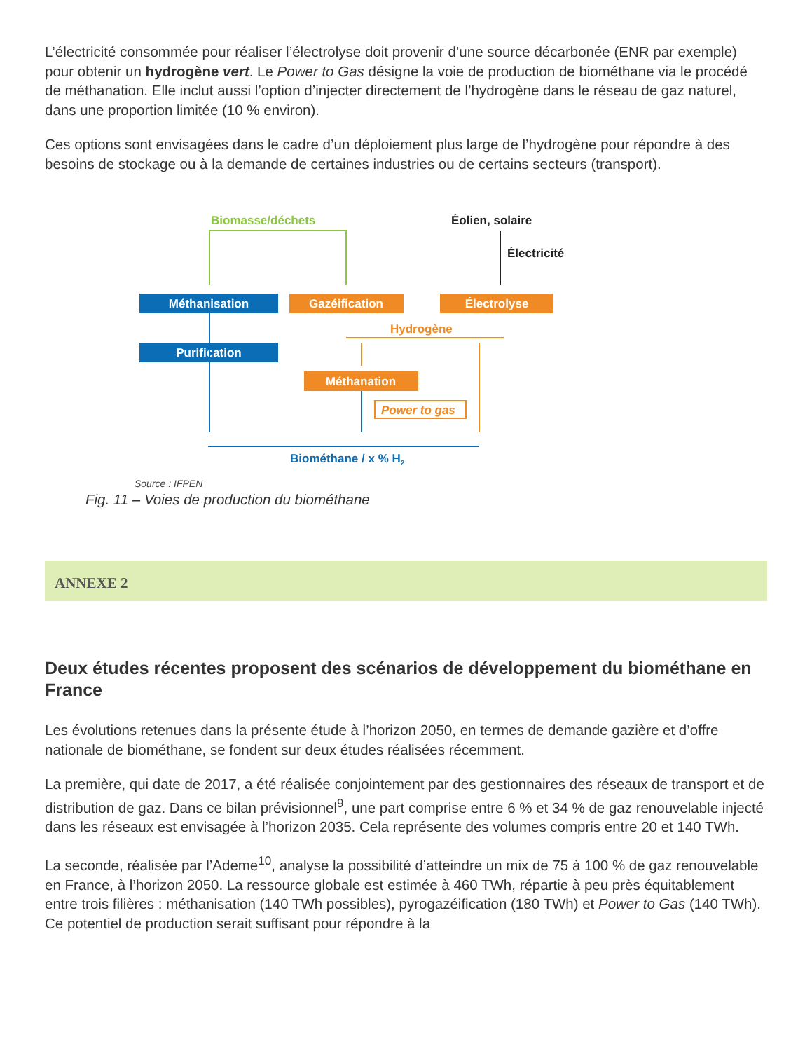L’électricité consommée pour réaliser l’électrolyse doit provenir d’une source décarbonée (ENR par exemple) pour obtenir un hydrogène vert. Le Power to Gas désigne la voie de production de biométhane via le procédé de méthanation. Elle inclut aussi l’option d’injecter directement de l’hydrogène dans le réseau de gaz naturel, dans une proportion limitée (10 % environ).
Ces options sont envisagées dans le cadre d’un déploiement plus large de l’hydrogène pour répondre à des besoins de stockage ou à la demande de certaines industries ou de certains secteurs (transport).
Biomasse/déchets
Éolien, solaire
Électricité
Méthanisation
Gazéification
Électrolyse
Hydrogène
Purification
Méthanation
Power to gas
Biométhane / x % H2
Source : IFPEN
Fig. 11 – Voies de production du biométhane
ANNEXE 2
Deux études récentes proposent des scénarios de développement du biométhane en France
Les évolutions retenues dans la présente étude à l’horizon 2050, en termes de demande gazière et d’offre nationale de biométhane, se fondent sur deux études réalisées récemment.
La première, qui date de 2017, a été réalisée conjointement par des gestionnaires des réseaux de transport et de distribution de gaz. Dans ce bilan prévisionnel<sup>9</sup>, une part comprise entre 6 % et 34 % de gaz renouvelable injecté dans les réseaux est envisagée à l’horizon 2035. Cela représente des volumes compris entre 20 et 140 TWh.
La seconde, réalisée par l’Ademe<sup>10</sup>, analyse la possibilité d’atteindre un mix de 75 à 100 % de gaz renouvelable en France, à l’horizon 2050. La ressource globale est estimée à 460 TWh, répartie à peu près équitablement entre trois filières : méthanisation (140 TWh possibles), pyrogazéification (180 TWh) et Power to Gas (140 TWh). Ce potentiel de production serait suffisant pour répondre à la